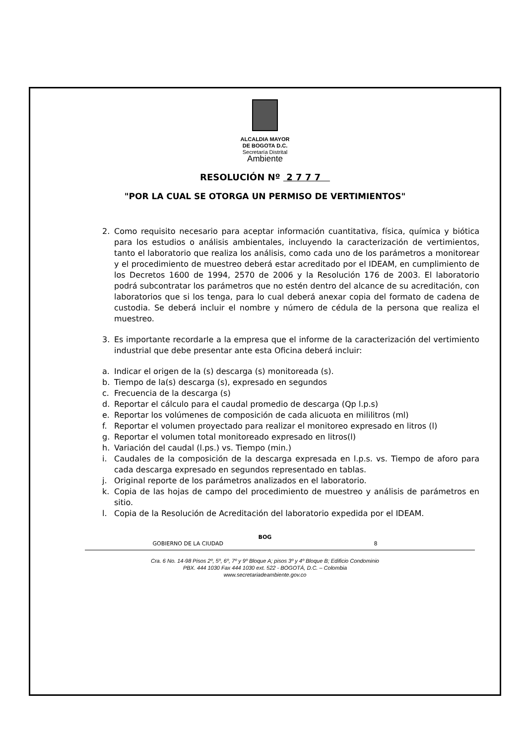ALCALDIA MAYOR
DE BOGOTA D.C.
Secretaría Distrital
Ambiente
RESOLUCIÓN Nº 2 7 7 7
"POR LA CUAL SE OTORGA UN PERMISO DE VERTIMIENTOS"
2. Como requisito necesario para aceptar información cuantitativa, física, química y biótica para los estudios o análisis ambientales, incluyendo la caracterización de vertimientos, tanto el laboratorio que realiza los análisis, como cada uno de los parámetros a monitorear y el procedimiento de muestreo deberá estar acreditado por el IDEAM, en cumplimiento de los Decretos 1600 de 1994, 2570 de 2006 y la Resolución 176 de 2003. El laboratorio podrá subcontratar los parámetros que no estén dentro del alcance de su acreditación, con laboratorios que si los tenga, para lo cual deberá anexar copia del formato de cadena de custodia. Se deberá incluir el nombre y número de cédula de la persona que realiza el muestreo.
3. Es importante recordarle a la empresa que el informe de la caracterización del vertimiento industrial que debe presentar ante esta Oficina deberá incluir:
a. Indicar el origen de la (s) descarga (s) monitoreada (s).
b. Tiempo de la(s) descarga (s), expresado en segundos
c. Frecuencia de la descarga (s)
d. Reportar el cálculo para el caudal promedio de descarga (Qp l.p.s)
e. Reportar los volúmenes de composición de cada alicuota en mililitros (ml)
f. Reportar el volumen proyectado para realizar el monitoreo expresado en litros (l)
g. Reportar el volumen total monitoreado expresado en litros(l)
h. Variación del caudal (l.ps.) vs. Tiempo (min.)
i. Caudales de la composición de la descarga expresada en l.p.s. vs. Tiempo de aforo para cada descarga expresado en segundos representado en tablas.
j. Original reporte de los parámetros analizados en el laboratorio.
k. Copia de las hojas de campo del procedimiento de muestreo y análisis de parámetros en sitio.
l. Copia de la Resolución de Acreditación del laboratorio expedida por el IDEAM.
BOG
GOBIERNO DE LA CIUDAD 8
Cra. 6 No. 14-98 Pisos 2º, 5º, 6º, 7º y 9º Bloque A; pisos 3º y 4º Bloque B; Edificio Condominio
PBX. 444 1030 Fax 444 1030 ext. 522 - BOGOTÁ, D.C. – Colombia
www.secretariadeambiente.gov.co